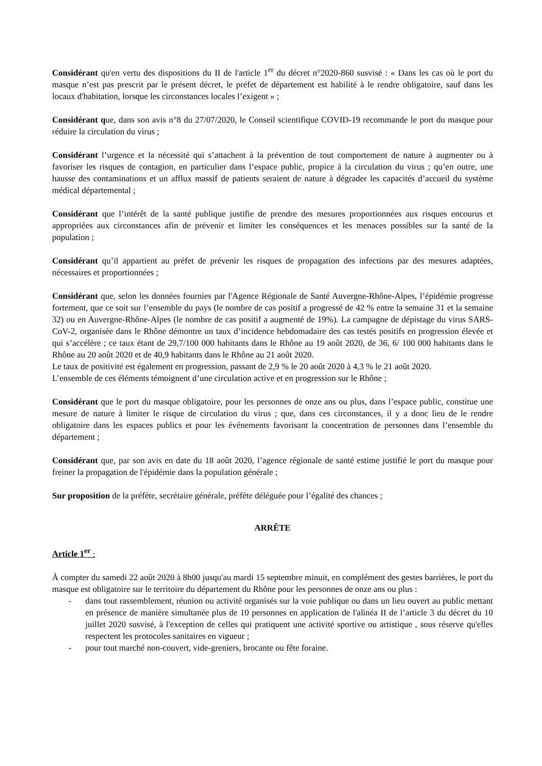Considérant qu'en vertu des dispositions du II de l'article 1<sup>er</sup> du décret n°2020-860 susvisé : « Dans les cas où le port du masque n’est pas prescrit par le présent décret, le préfet de département est habilité à le rendre obligatoire, sauf dans les locaux d'habitation, lorsque les circonstances locales l’exigent » ;
Considérant que, dans son avis n°8 du 27/07/2020, le Conseil scientifique COVID-19 recommande le port du masque pour réduire la circulation du virus ;
Considérant l’urgence et la nécessité qui s’attachent à la prévention de tout comportement de nature à augmenter ou à favoriser les risques de contagion, en particulier dans l’espace public, propice à la circulation du virus ; qu’en outre, une hausse des contaminations et un afflux massif de patients seraient de nature à dégrader les capacités d’accueil du système médical départemental ;
Considérant que l’intérêt de la santé publique justifie de prendre des mesures proportionnées aux risques encourus et appropriées aux circonstances afin de prévenir et limiter les conséquences et les menaces possibles sur la santé de la population ;
Considérant qu’il appartient au préfet de prévenir les risques de propagation des infections par des mesures adaptées, nécessaires et proportionnées ;
Considérant que, selon les données fournies par l'Agence Régionale de Santé Auvergne-Rhône-Alpes, l’épidémie progresse fortement, que ce soit sur l’ensemble du pays (le nombre de cas positif a progressé de 42 % entre la semaine 31 et la semaine 32) ou en Auvergne-Rhône-Alpes (le nombre de cas positif a augmenté de 19%). La campagne de dépistage du virus SARS-CoV-2, organisée dans le Rhône démontre un taux d’incidence hebdomadaire des cas testés positifs en progression élevée et qui s’accélère ; ce taux étant de 29,7/100 000 habitants dans le Rhône au 19 août 2020, de 36, 6/ 100 000 habitants dans le Rhône au 20 août 2020 et de 40,9 habitants dans le Rhône au 21 août 2020.
Le taux de positivité est également en progression, passant de 2,9 % le 20 août 2020 à 4,3 % le 21 août 2020.
L’ensemble de ces éléments témoignent d’une circulation active et en progression sur le Rhône ;
Considérant que le port du masque obligatoire, pour les personnes de onze ans ou plus, dans l’espace public, constitue une mesure de nature à limiter le risque de circulation du virus ; que, dans ces circonstances, il y a donc lieu de le rendre obligatoire dans les espaces publics et pour les événements favorisant la concentration de personnes dans l’ensemble du département ;
Considérant que, par son avis en date du 18 août 2020, l’agence régionale de santé estime justifié le port du masque pour freiner la propagation de l'épidémie dans la population générale ;
Sur proposition de la préfète, secrétaire générale, préfète déléguée pour l’égalité des chances ;
ARRÊTE
Article 1<sup>er</sup> :
À compter du samedi 22 août 2020 à 8h00 jusqu'au mardi 15 septembre minuit, en complément des gestes barrières, le port du masque est obligatoire sur le territoire du département du Rhône pour les personnes de onze ans ou plus :
- dans tout rassemblement, réunion ou activité organisés sur la voie publique ou dans un lieu ouvert au public mettant en présence de manière simultanée plus de 10 personnes en application de l'alinéa II de l’article 3 du décret du 10 juillet 2020 susvisé, à l'exception de celles qui pratiquent une activité sportive ou artistique , sous réserve qu'elles respectent les protocoles sanitaires en vigueur ;
- pour tout marché non-couvert, vide-greniers, brocante ou fête foraine.